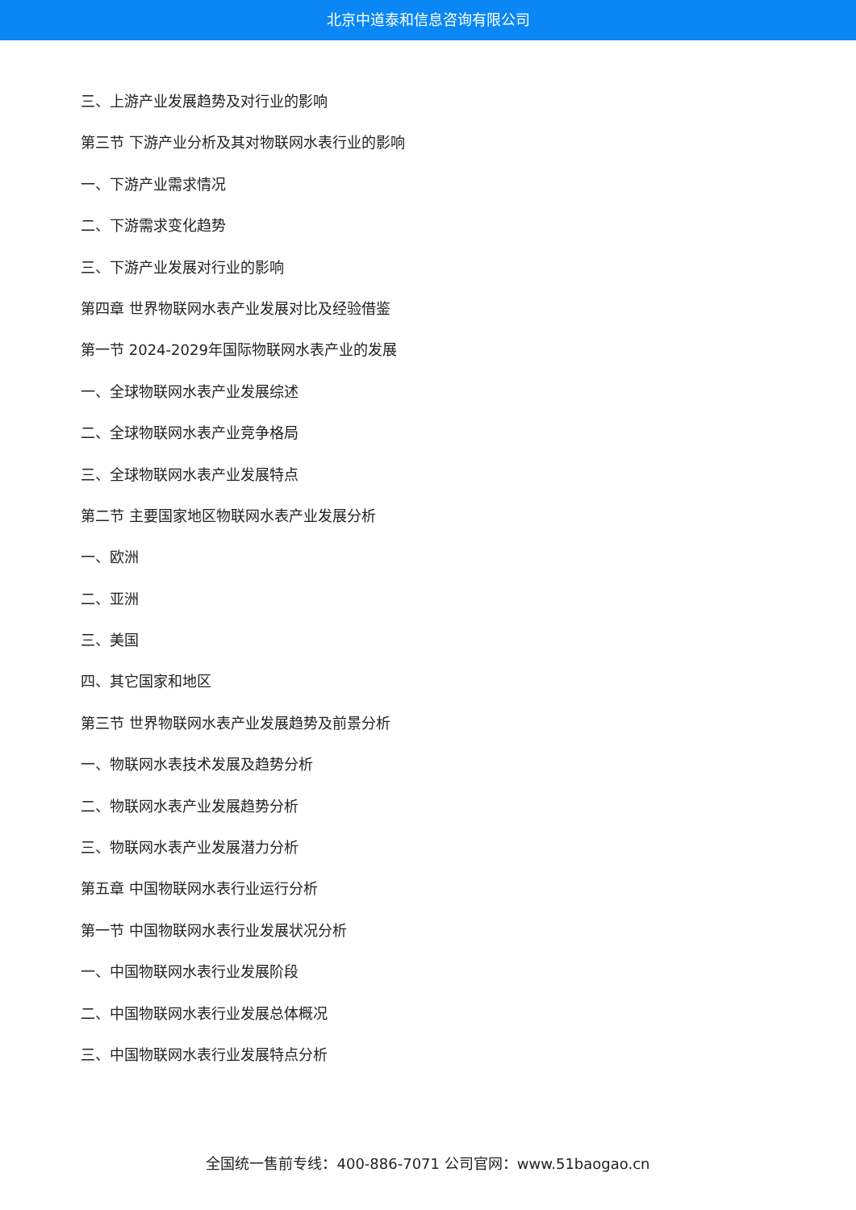北京中道泰和信息咨询有限公司
三、上游产业发展趋势及对行业的影响
第三节 下游产业分析及其对物联网水表行业的影响
一、下游产业需求情况
二、下游需求变化趋势
三、下游产业发展对行业的影响
第四章 世界物联网水表产业发展对比及经验借鉴
第一节 2024-2029年国际物联网水表产业的发展
一、全球物联网水表产业发展综述
二、全球物联网水表产业竞争格局
三、全球物联网水表产业发展特点
第二节 主要国家地区物联网水表产业发展分析
一、欧洲
二、亚洲
三、美国
四、其它国家和地区
第三节 世界物联网水表产业发展趋势及前景分析
一、物联网水表技术发展及趋势分析
二、物联网水表产业发展趋势分析
三、物联网水表产业发展潜力分析
第五章 中国物联网水表行业运行分析
第一节 中国物联网水表行业发展状况分析
一、中国物联网水表行业发展阶段
二、中国物联网水表行业发展总体概况
三、中国物联网水表行业发展特点分析
全国统一售前专线：400-886-7071 公司官网：www.51baogao.cn